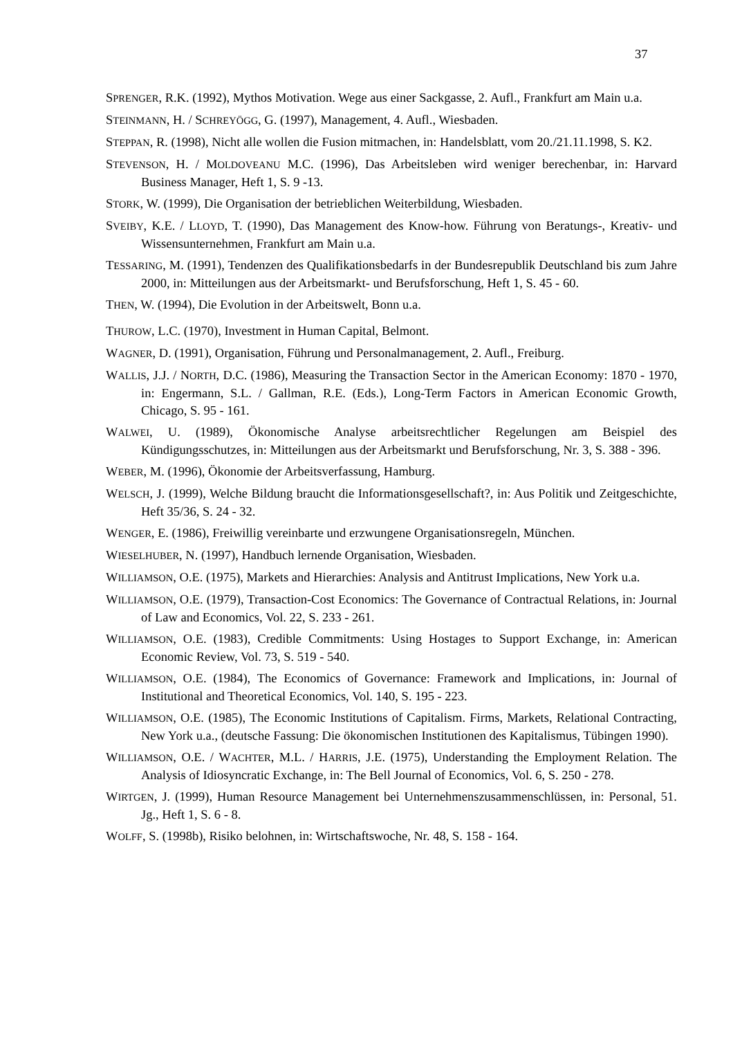37
SPRENGER, R.K. (1992), Mythos Motivation. Wege aus einer Sackgasse, 2. Aufl., Frankfurt am Main u.a.
STEINMANN, H. / SCHREYÖGG, G. (1997), Management, 4. Aufl., Wiesbaden.
STEPPAN, R. (1998), Nicht alle wollen die Fusion mitmachen, in: Handelsblatt, vom 20./21.11.1998, S. K2.
STEVENSON, H. / MOLDOVEANU M.C. (1996), Das Arbeitsleben wird weniger berechenbar, in: Harvard Business Manager, Heft 1, S. 9 -13.
STORK, W. (1999), Die Organisation der betrieblichen Weiterbildung, Wiesbaden.
SVEIBY, K.E. / LLOYD, T. (1990), Das Management des Know-how. Führung von Beratungs-, Kreativ- und Wissensunternehmen, Frankfurt am Main u.a.
TESSARING, M. (1991), Tendenzen des Qualifikationsbedarfs in der Bundesrepublik Deutschland bis zum Jahre 2000, in: Mitteilungen aus der Arbeitsmarkt- und Berufsforschung, Heft 1, S. 45 - 60.
THEN, W. (1994), Die Evolution in der Arbeitswelt, Bonn u.a.
THUROW, L.C. (1970), Investment in Human Capital, Belmont.
WAGNER, D. (1991), Organisation, Führung und Personalmanagement, 2. Aufl., Freiburg.
WALLIS, J.J. / NORTH, D.C. (1986), Measuring the Transaction Sector in the American Economy: 1870 - 1970, in: Engermann, S.L. / Gallman, R.E. (Eds.), Long-Term Factors in American Economic Growth, Chicago, S. 95 - 161.
WALWEI, U. (1989), Ökonomische Analyse arbeitsrechtlicher Regelungen am Beispiel des Kündigungsschutzes, in: Mitteilungen aus der Arbeitsmarkt und Berufsforschung, Nr. 3, S. 388 - 396.
WEBER, M. (1996), Ökonomie der Arbeitsverfassung, Hamburg.
WELSCH, J. (1999), Welche Bildung braucht die Informationsgesellschaft?, in: Aus Politik und Zeitgeschichte, Heft 35/36, S. 24 - 32.
WENGER, E. (1986), Freiwillig vereinbarte und erzwungene Organisationsregeln, München.
WIESELHUBER, N. (1997), Handbuch lernende Organisation, Wiesbaden.
WILLIAMSON, O.E. (1975), Markets and Hierarchies: Analysis and Antitrust Implications, New York u.a.
WILLIAMSON, O.E. (1979), Transaction-Cost Economics: The Governance of Contractual Relations, in: Journal of Law and Economics, Vol. 22, S. 233 - 261.
WILLIAMSON, O.E. (1983), Credible Commitments: Using Hostages to Support Exchange, in: American Economic Review, Vol. 73, S. 519 - 540.
WILLIAMSON, O.E. (1984), The Economics of Governance: Framework and Implications, in: Journal of Institutional and Theoretical Economics, Vol. 140, S. 195 - 223.
WILLIAMSON, O.E. (1985), The Economic Institutions of Capitalism. Firms, Markets, Relational Contracting, New York u.a., (deutsche Fassung: Die ökonomischen Institutionen des Kapitalismus, Tübingen 1990).
WILLIAMSON, O.E. / WACHTER, M.L. / HARRIS, J.E. (1975), Understanding the Employment Relation. The Analysis of Idiosyncratic Exchange, in: The Bell Journal of Economics, Vol. 6, S. 250 - 278.
WIRTGEN, J. (1999), Human Resource Management bei Unternehmenszusammenschlüssen, in: Personal, 51. Jg., Heft 1, S. 6 - 8.
WOLFF, S. (1998b), Risiko belohnen, in: Wirtschaftswoche, Nr. 48, S. 158 - 164.